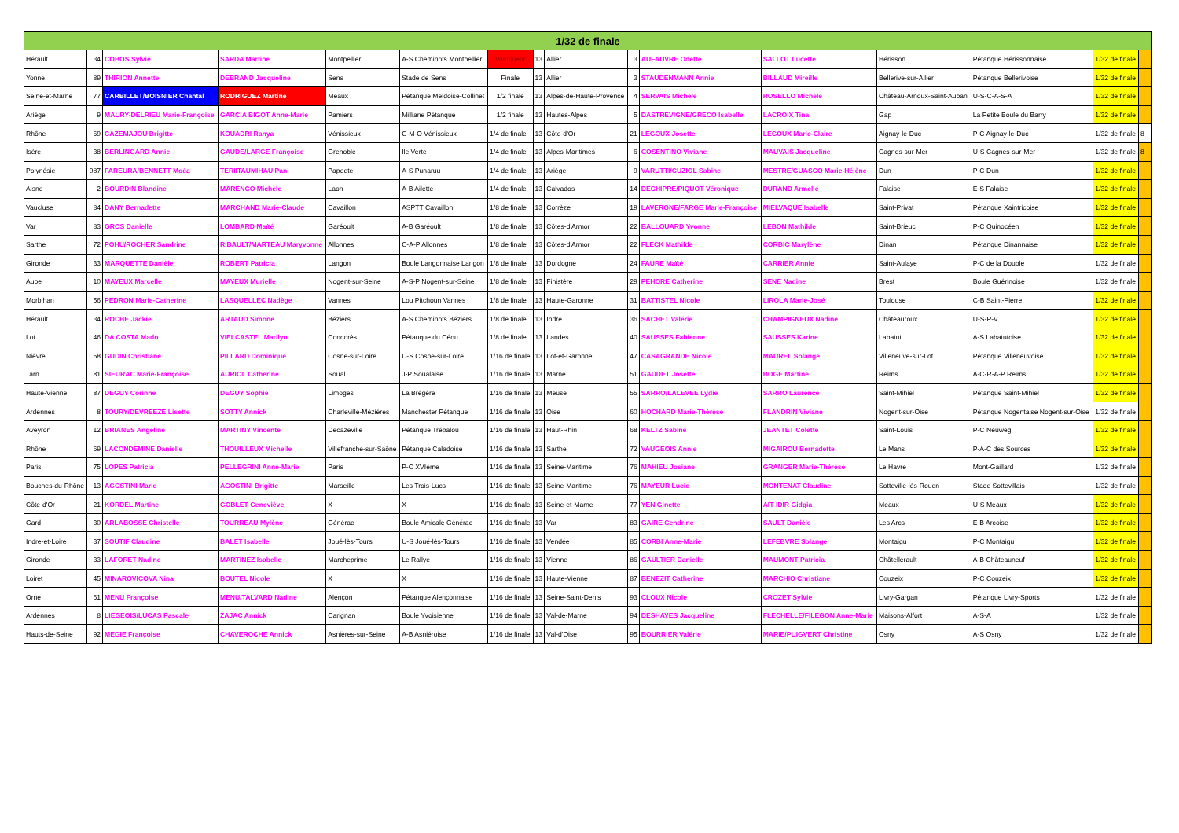| 1/32 de finale | | | | | | | | | | | | | | | |
| --- | --- | --- | --- | --- | --- | --- | --- | --- | --- | --- | --- | --- | --- | --- | --- |
| Hérault | 34 | COBOS Sylvie | SARDA Martine | Montpellier | A-S Cheminots Montpellier | Vainqueur | 13 | Allier | 3 | AUFAUVRE Odette | SALLOT Lucette | Hérisson | Pétanque Hérissonnaise | 1/32 de finale | |
| Yonne | 89 | THIRION Annette | DEBRAND Jacqueline | Sens | Stade de Sens | Finale | 13 | Allier | 3 | STAUDENMANN Annie | BILLAUD Mireille | Bellerive-sur-Allier | Pétanque Bellerivoise | 1/32 de finale | |
| Seine-et-Marne | 77 | CARBILLET/BOISNIER Chantal | RODRIGUEZ Martine | Meaux | Pétanque Meldoise-Collinet | 1/2 finale | 13 | Alpes-de-Haute-Provence | 4 | SERVAIS Michèle | ROSELLO Michèle | Château-Arnoux-Saint-Auban | U-S-C-A-S-A | 1/32 de finale | |
| Ariège | 9 | MAURY-DELRIEU Marie-Françoise | GARCIA BIGOT Anne-Marie | Pamiers | Milliane Pétanque | 1/2 finale | 13 | Hautes-Alpes | 5 | DASTREVIGNE/GRECO Isabelle | LACROIX Tina | Gap | La Petite Boule du Barry | 1/32 de finale | |
| Rhône | 69 | CAZEMAJOU Brigitte | KOUADRI Ranya | Vénissieux | C-M-O Vénissieux | 1/4 de finale | 13 | Côte-d'Or | 21 | LEGOUX Josette | LEGOUX Marie-Claire | Aignay-le-Duc | P-C Aignay-le-Duc | 1/32 de finale | 8 |
| Isère | 38 | BERLINGARD Annie | GAUDE/LARGE Françoise | Grenoble | Ile Verte | 1/4 de finale | 13 | Alpes-Maritimes | 6 | COSENTINO Viviane | MAUVAIS Jacqueline | Cagnes-sur-Mer | U-S Cagnes-sur-Mer | 1/32 de finale | 8 |
| Polynésie | 987 | FAREURA/BENNETT Moéa | TERIITAUMIHAU Pani | Papeete | A-S Punaruu | 1/4 de finale | 13 | Ariège | 9 | VARUTTI/CUZIOL Sabine | MESTRE/GUASCO Marie-Hélène | Dun | P-C Dun | 1/32 de finale | |
| Aisne | 2 | BOURDIN Blandine | MARENCO Michèle | Laon | A-B Ailette | 1/4 de finale | 13 | Calvados | 14 | DECHIPRE/PIQUOT Véronique | DURAND Armelle | Falaise | E-S Falaise | 1/32 de finale | |
| Vaucluse | 84 | DANY Bernadette | MARCHAND Marie-Claude | Cavaillon | ASPTT Cavaillon | 1/8 de finale | 13 | Corrèze | 19 | LAVERGNE/FARGE Marie-Françoise | MIELVAQUE Isabelle | Saint-Privat | Pétanque Xaintricoise | 1/32 de finale | |
| Var | 83 | GROS Danielle | LOMBARD Maïté | Garéoult | A-B Garéoult | 1/8 de finale | 13 | Côtes-d'Armor | 22 | BALLOUARD Yvonne | LEBON Mathilde | Saint-Brieuc | P-C Quinocéen | 1/32 de finale | |
| Sarthe | 72 | POHU/ROCHER Sandrine | RIBAULT/MARTEAU Maryvonne | Allonnes | C-A-P Allonnes | 1/8 de finale | 13 | Côtes-d'Armor | 22 | FLECK Mathilde | CORBIC Marylène | Dinan | Pétanque Dinannaise | 1/32 de finale | |
| Gironde | 33 | MARQUETTE Danièle | ROBERT Patricia | Langon | Boule Langonnaise Langon | 1/8 de finale | 13 | Dordogne | 24 | FAURE Maïté | CARRIER Annie | Saint-Aulaye | P-C de la Double | 1/32 de finale | |
| Aube | 10 | MAYEUX Marcelle | MAYEUX Murielle | Nogent-sur-Seine | A-S-P Nogent-sur-Seine | 1/8 de finale | 13 | Finistère | 29 | PEHORE Catherine | SENE Nadine | Brest | Boule Guérinoise | 1/32 de finale | |
| Morbihan | 56 | PEDRON Marie-Catherine | LASQUELLEC Nadège | Vannes | Lou Pitchoun Vannes | 1/8 de finale | 13 | Haute-Garonne | 31 | BATTISTEL Nicole | LIROLA Marie-José | Toulouse | C-B Saint-Pierre | 1/32 de finale | |
| Hérault | 34 | ROCHE Jackie | ARTAUD Simone | Béziers | A-S Cheminots Béziers | 1/8 de finale | 13 | Indre | 36 | SACHET Valérie | CHAMPIGNEUX Nadine | Châteauroux | U-S-P-V | 1/32 de finale | |
| Lot | 46 | DA COSTA Mado | VIELCASTEL Marilyn | Concorès | Pétanque du Céou | 1/8 de finale | 13 | Landes | 40 | SAUSSES Fabienne | SAUSSES Karine | Labatut | A-S Labatutoise | 1/32 de finale | |
| Nièvre | 58 | GUDIN Christiane | PILLARD Dominique | Cosne-sur-Loire | U-S Cosne-sur-Loire | 1/16 de finale | 13 | Lot-et-Garonne | 47 | CASAGRANDE Nicole | MAUREL Solange | Villeneuve-sur-Lot | Pétanque Villeneuvoise | 1/32 de finale | |
| Tarn | 81 | SIEURAC Marie-Françoise | AURIOL Catherine | Soual | J-P Soualaise | 1/16 de finale | 13 | Marne | 51 | GAUDET Josette | BOGE Martine | Reims | A-C-R-A-P Reims | 1/32 de finale | |
| Haute-Vienne | 87 | DEGUY Corinne | DEGUY Sophie | Limoges | La Brégère | 1/16 de finale | 13 | Meuse | 55 | SARRO/LALEVEE Lydie | SARRO Laurence | Saint-Mihiel | Pétanque Saint-Mihiel | 1/32 de finale | |
| Ardennes | 8 | TOURY/DEVREEZE Lisette | SOTTY Annick | Charleville-Mézières | Manchester Pétanque | 1/16 de finale | 13 | Oise | 60 | HOCHARD Marie-Thérèse | FLANDRIN Viviane | Nogent-sur-Oise | Pétanque Nogentaise Nogent-sur-Oise | 1/32 de finale | |
| Aveyron | 12 | BRIANES Angeline | MARTINY Vincente | Decazeville | Pétanque Trépalou | 1/16 de finale | 13 | Haut-Rhin | 68 | KELTZ Sabine | JEANTET Colette | Saint-Louis | P-C Neuweg | 1/32 de finale | |
| Rhône | 69 | LACONDEMINE Danielle | THOUILLEUX Michelle | Villefranche-sur-Saône | Pétanque Caladoise | 1/16 de finale | 13 | Sarthe | 72 | VAUGEOIS Annie | MIGAIROU Bernadette | Le Mans | P-A-C des Sources | 1/32 de finale | |
| Paris | 75 | LOPES Patricia | PELLEGRINI Anne-Marie | Paris | P-C XVIème | 1/16 de finale | 13 | Seine-Maritime | 76 | MAHIEU Josiane | GRANGER Marie-Thérèse | Le Havre | Mont-Gaillard | 1/32 de finale | |
| Bouches-du-Rhône | 13 | AGOSTINI Marie | AGOSTINI Brigitte | Marseille | Les Trois-Lucs | 1/16 de finale | 13 | Seine-Maritime | 76 | MAYEUR Lucie | MONTENAT Claudine | Sotteville-lès-Rouen | Stade Sottevillais | 1/32 de finale | |
| Côte-d'Or | 21 | KORDEL Martine | GOBLET Geneviève | X | X | 1/16 de finale | 13 | Seine-et-Marne | 77 | YEN Ginette | AIT IDIR Gidgia | Meaux | U-S Meaux | 1/32 de finale | |
| Gard | 30 | ARLABOSSE Christelle | TOURREAU Mylène | Générac | Boule Amicale Générac | 1/16 de finale | 13 | Var | 83 | GAIRE Cendrine | SAULT Danièle | Les Arcs | E-B Arcoise | 1/32 de finale | |
| Indre-et-Loire | 37 | SOUTIF Claudine | BALET Isabelle | Joué-lès-Tours | U-S Joué-lès-Tours | 1/16 de finale | 13 | Vendée | 85 | CORBI Anne-Marie | LEFEBVRE Solange | Montaigu | P-C Montaigu | 1/32 de finale | |
| Gironde | 33 | LAFORET Nadine | MARTINEZ Isabelle | Marcheprime | Le Rallye | 1/16 de finale | 13 | Vienne | 86 | GAULTIER Danielle | MAUMONT Patricia | Châtellerault | A-B Châteauneuf | 1/32 de finale | |
| Loiret | 45 | MINAROVICOVA Nina | BOUTEL Nicole | X | X | 1/16 de finale | 13 | Haute-Vienne | 87 | BENEZIT Catherine | MARCHIO Christiane | Couzeix | P-C Couzeix | 1/32 de finale | |
| Orne | 61 | MENU Françoise | MENU/TALVARD Nadine | Alençon | Pétanque Alençonnaise | 1/16 de finale | 13 | Seine-Saint-Denis | 93 | CLOUX Nicole | CROZET Sylvie | Livry-Gargan | Pétanque Livry-Sports | 1/32 de finale | |
| Ardennes | 8 | LIEGEOIS/LUCAS Pascale | ZAJAC Annick | Carignan | Boule Yvoisienne | 1/16 de finale | 13 | Val-de-Marne | 94 | DESHAYES Jacqueline | FLECHELLE/FILEGON Anne-Marie | Maisons-Alfort | A-S-A | 1/32 de finale | |
| Hauts-de-Seine | 92 | MEGIE Françoise | CHAVEROCHE Annick | Asnières-sur-Seine | A-B Asniéroise | 1/16 de finale | 13 | Val-d'Oise | 95 | BOURRIER Valérie | MARIE/PUIGVERT Christine | Osny | A-S Osny | 1/32 de finale | |